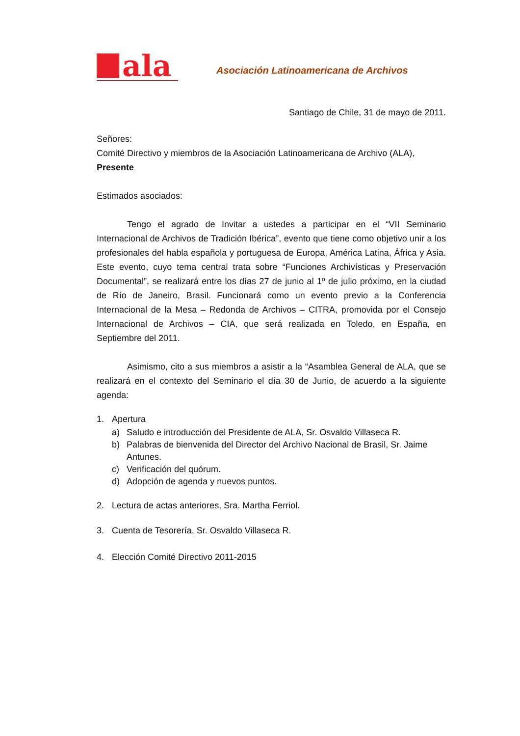ala
Asociación Latinoamericana de Archivos
Santiago de Chile, 31 de mayo de 2011.
Señores:
Comité Directivo y miembros de la Asociación Latinoamericana de Archivo (ALA),
Presente
Estimados asociados:
Tengo el agrado de Invitar a ustedes a participar en el “VII Seminario Internacional de Archivos de Tradición Ibérica”, evento que tiene como objetivo unir a los profesionales del habla española y portuguesa de Europa, América Latina, África y Asia. Este evento, cuyo tema central trata sobre “Funciones Archivísticas y Preservación Documental”, se realizará entre los días 27 de junio al 1º de julio próximo, en la ciudad de Río de Janeiro, Brasil. Funcionará como un evento previo a la Conferencia Internacional de la Mesa – Redonda de Archivos – CITRA, promovida por el Consejo Internacional de Archivos – CIA, que será realizada en Toledo, en España, en Septiembre del 2011.
Asimismo, cito a sus miembros a asistir a la “Asamblea General de ALA, que se realizará en el contexto del Seminario el día 30 de Junio, de acuerdo a la siguiente agenda:
1. Apertura
a) Saludo e introducción del Presidente de ALA, Sr. Osvaldo Villaseca R.
b) Palabras de bienvenida del Director del Archivo Nacional de Brasil, Sr. Jaime Antunes.
c) Verificación del quórum.
d) Adopción de agenda y nuevos puntos.
2. Lectura de actas anteriores, Sra. Martha Ferriol.
3. Cuenta de Tesorería, Sr. Osvaldo Villaseca R.
4. Elección Comité Directivo 2011-2015